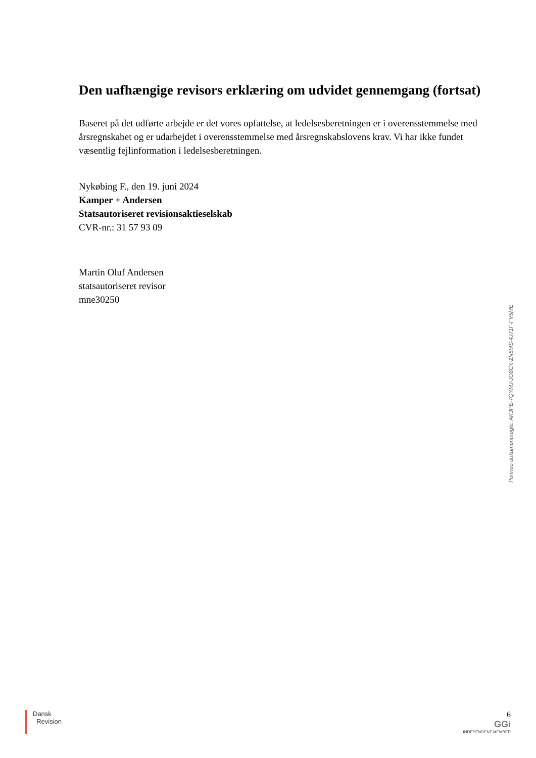Den uafhængige revisors erklæring om udvidet gennemgang (fortsat)
Baseret på det udførte arbejde er det vores opfattelse, at ledelsesberetningen er i overensstemmelse med årsregnskabet og er udarbejdet i overensstemmelse med årsregnskabslovens krav. Vi har ikke fundet væsentlig fejlinformation i ledelsesberetningen.
Nykøbing F., den 19. juni 2024
Kamper + Andersen
Statsautoriseret revisionsaktieselskab
CVR-nr.: 31 57 93 09
Martin Oluf Andersen
statsautoriseret revisor
mne30250
Penneo dokumentnøgle: AK3PE-7QYMJ-JO8CX-2N5MS-4J71F-FV5ME
Dansk
Revision
6
GGi
INDEPENDENT MEMBER